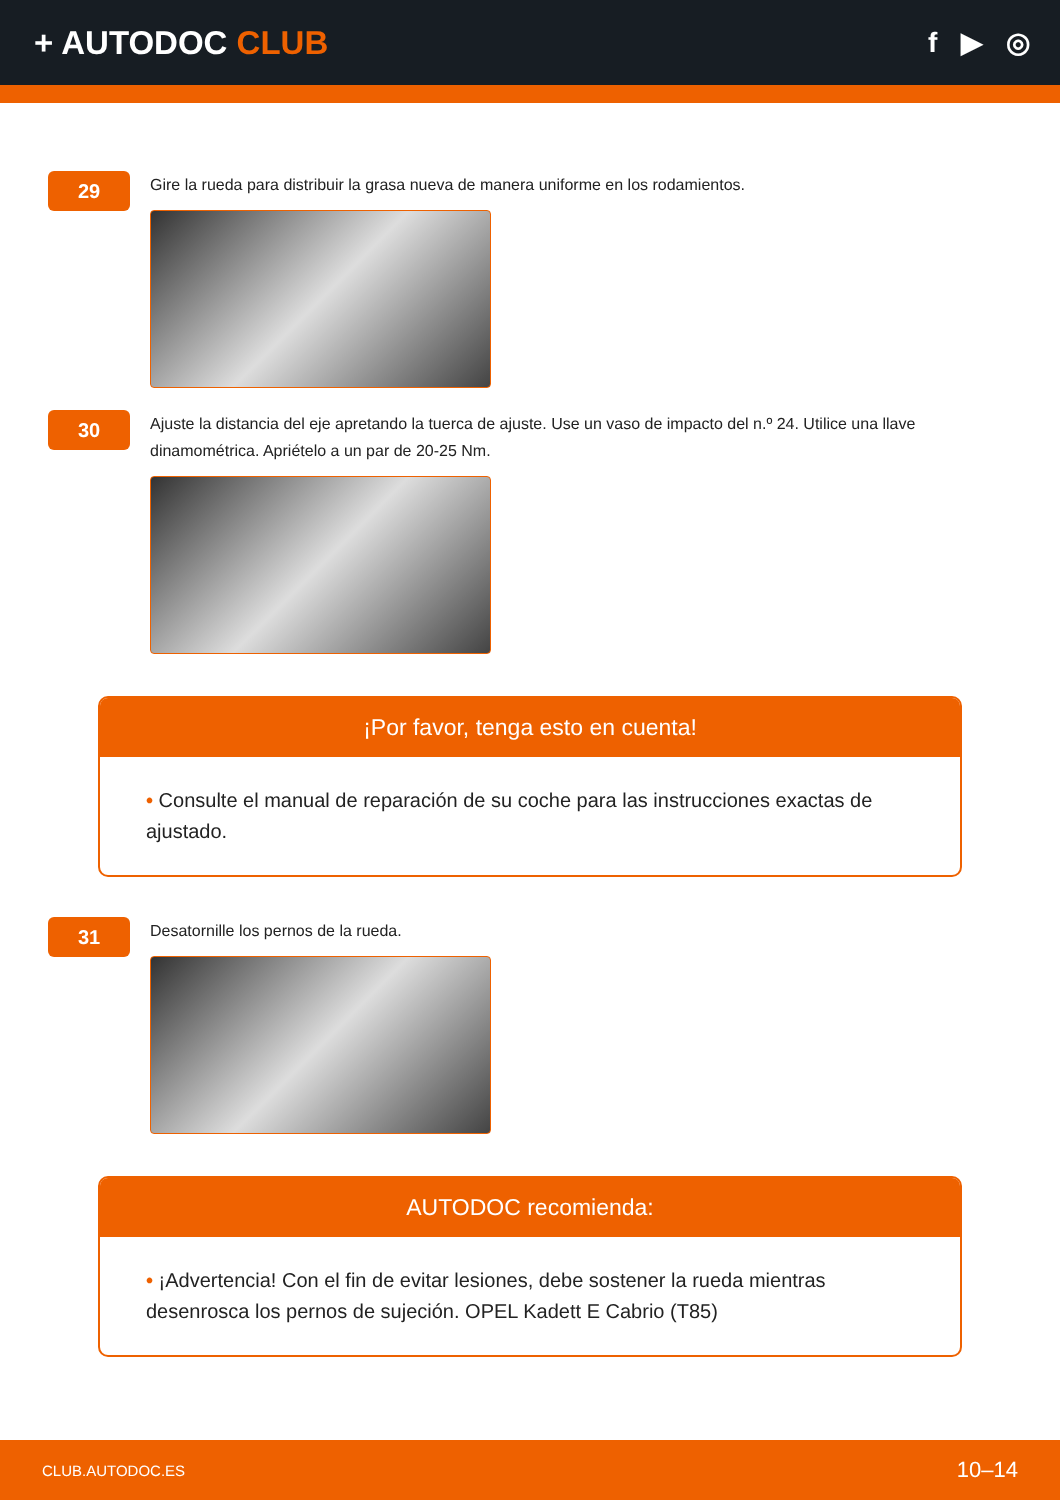+ AUTODOC CLUB
f ▶ ◎
29
Gire la rueda para distribuir la grasa nueva de manera uniforme en los rodamientos.
30
Ajuste la distancia del eje apretando la tuerca de ajuste. Use un vaso de impacto del n.º 24. Utilice una llave dinamométrica. Apriételo a un par de 20-25 Nm.
¡Por favor, tenga esto en cuenta!
• Consulte el manual de reparación de su coche para las instrucciones exactas de ajustado.
31
Desatornille los pernos de la rueda.
AUTODOC recomienda:
• ¡Advertencia! Con el fin de evitar lesiones, debe sostener la rueda mientras desenrosca los pernos de sujeción. OPEL Kadett E Cabrio (T85)
CLUB.AUTODOC.ES 10–14